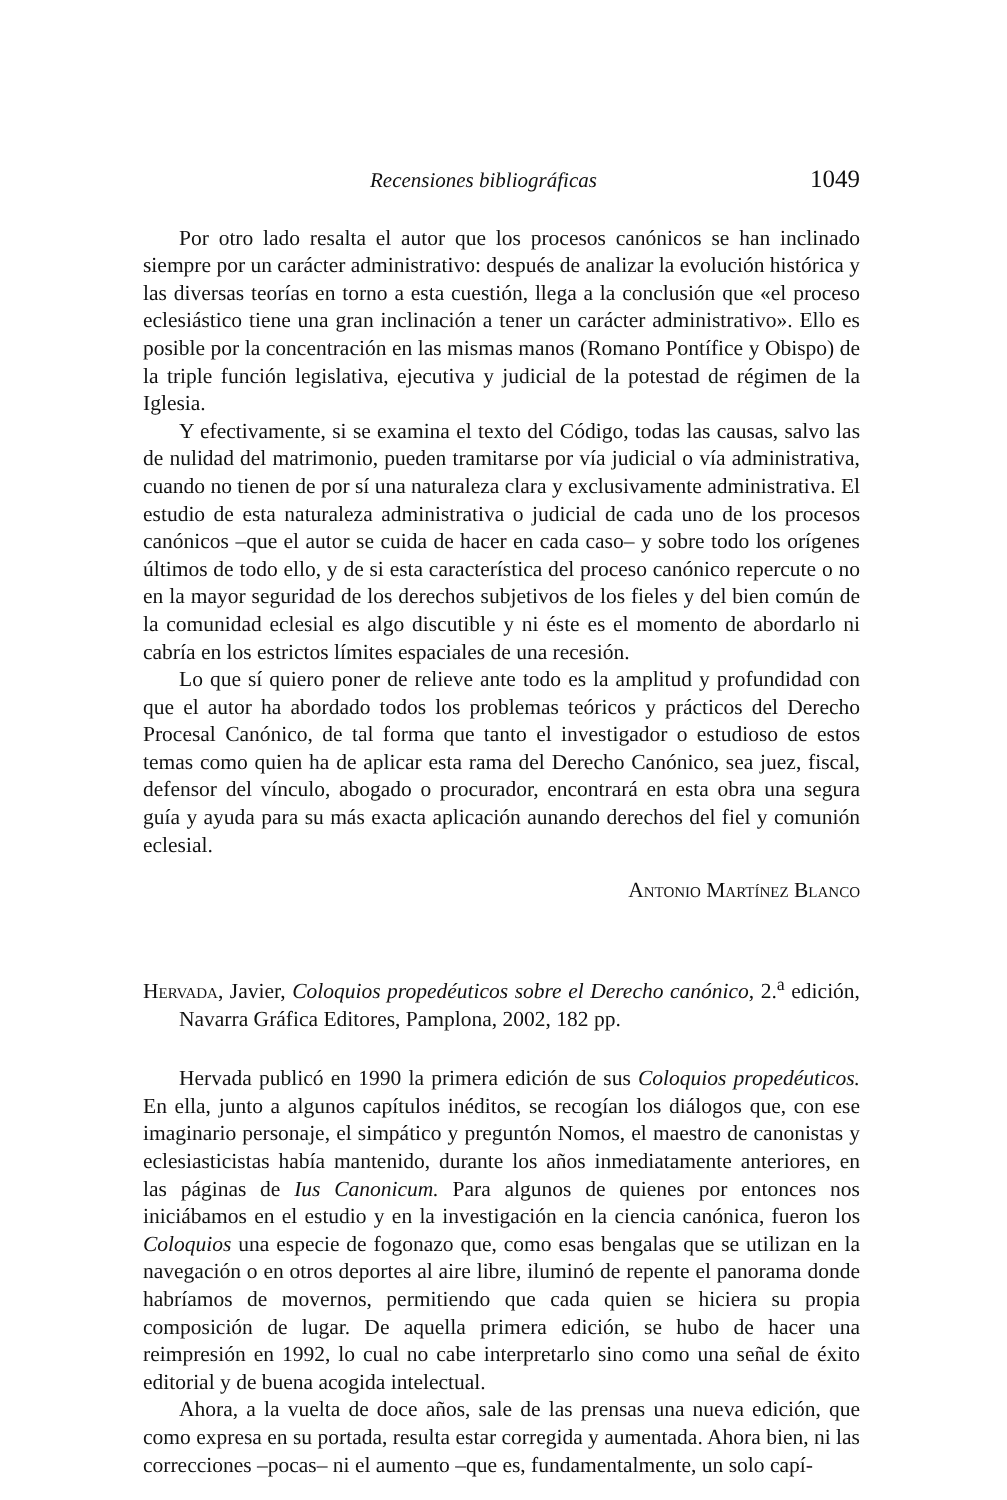Recensiones bibliográficas 1049
Por otro lado resalta el autor que los procesos canónicos se han inclinado siempre por un carácter administrativo: después de analizar la evolución histórica y las diversas teorías en torno a esta cuestión, llega a la conclusión que «el proceso eclesiástico tiene una gran inclinación a tener un carácter administrativo». Ello es posible por la concentración en las mismas manos (Romano Pontífice y Obispo) de la triple función legislativa, ejecutiva y judicial de la potestad de régimen de la Iglesia.
Y efectivamente, si se examina el texto del Código, todas las causas, salvo las de nulidad del matrimonio, pueden tramitarse por vía judicial o vía administrativa, cuando no tienen de por sí una naturaleza clara y exclusivamente administrativa. El estudio de esta naturaleza administrativa o judicial de cada uno de los procesos canónicos –que el autor se cuida de hacer en cada caso– y sobre todo los orígenes últimos de todo ello, y de si esta característica del proceso canónico repercute o no en la mayor seguridad de los derechos subjetivos de los fieles y del bien común de la comunidad eclesial es algo discutible y ni éste es el momento de abordarlo ni cabría en los estrictos límites espaciales de una recesión.
Lo que sí quiero poner de relieve ante todo es la amplitud y profundidad con que el autor ha abordado todos los problemas teóricos y prácticos del Derecho Procesal Canónico, de tal forma que tanto el investigador o estudioso de estos temas como quien ha de aplicar esta rama del Derecho Canónico, sea juez, fiscal, defensor del vínculo, abogado o procurador, encontrará en esta obra una segura guía y ayuda para su más exacta aplicación aunando derechos del fiel y comunión eclesial.
Antonio Martínez Blanco
Hervada, Javier, Coloquios propedéuticos sobre el Derecho canónico, 2.<sup>a</sup> edición, Navarra Gráfica Editores, Pamplona, 2002, 182 pp.
Hervada publicó en 1990 la primera edición de sus Coloquios propedéuticos. En ella, junto a algunos capítulos inéditos, se recogían los diálogos que, con ese imaginario personaje, el simpático y preguntón Nomos, el maestro de canonistas y eclesiasticistas había mantenido, durante los años inmediatamente anteriores, en las páginas de Ius Canonicum. Para algunos de quienes por entonces nos iniciábamos en el estudio y en la investigación en la ciencia canónica, fueron los Coloquios una especie de fogonazo que, como esas bengalas que se utilizan en la navegación o en otros deportes al aire libre, iluminó de repente el panorama donde habríamos de movernos, permitiendo que cada quien se hiciera su propia composición de lugar. De aquella primera edición, se hubo de hacer una reimpresión en 1992, lo cual no cabe interpretarlo sino como una señal de éxito editorial y de buena acogida intelectual.
Ahora, a la vuelta de doce años, sale de las prensas una nueva edición, que como expresa en su portada, resulta estar corregida y aumentada. Ahora bien, ni las correcciones –pocas– ni el aumento –que es, fundamentalmente, un solo capí-